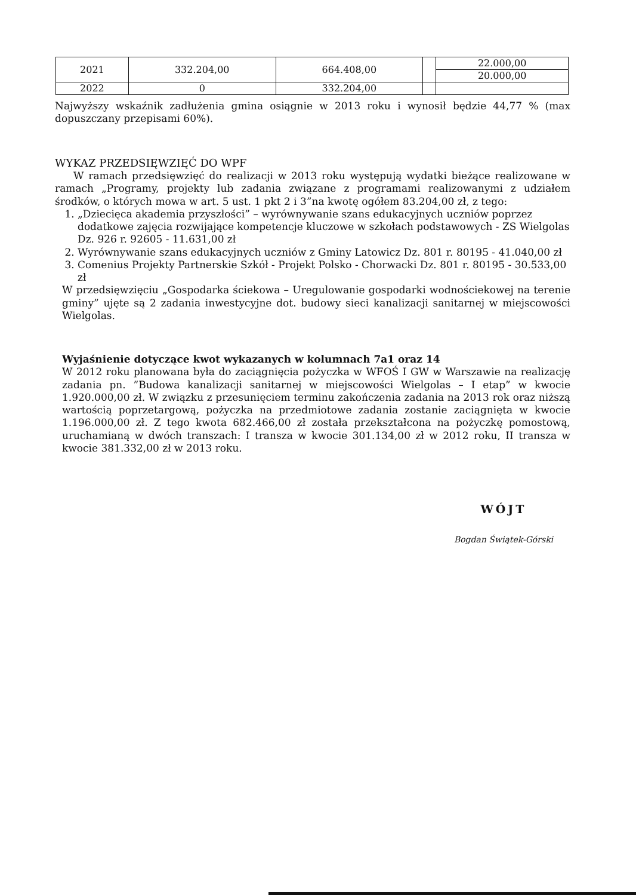| 2021 | 332.204,00 | 664.408,00 | | 22.000,00 |
| | | | | 20.000,00 |
| 2022 | 0 | 332.204,00 | | |
Najwyższy wskaźnik zadłużenia gmina osiągnie w 2013 roku i wynosił będzie 44,77 % (max dopuszczany przepisami 60%).
WYKAZ PRZEDSIĘWZIĘĆ DO WPF
W ramach przedsięwzięć do realizacji w 2013 roku występują wydatki bieżące realizowane w ramach „Programy, projekty lub zadania związane z programami realizowanymi z udziałem środków, o których mowa w art. 5 ust. 1 pkt 2 i 3”na kwotę ogółem 83.204,00 zł, z tego:
1. „Dziecięca akademia przyszłości” – wyrównywanie szans edukacyjnych uczniów poprzez dodatkowe zajęcia rozwijające kompetencje kluczowe w szkołach podstawowych - ZS Wielgolas Dz. 926 r. 92605 - 11.631,00 zł
2. Wyrównywanie szans edukacyjnych uczniów z Gminy Latowicz Dz. 801 r. 80195 - 41.040,00 zł
3. Comenius Projekty Partnerskie Szkół - Projekt Polsko - Chorwacki Dz. 801 r. 80195 - 30.533,00 zł
W przedsięwzięciu „Gospodarka ściekowa – Uregulowanie gospodarki wodnościekowej na terenie gminy” ujęte są 2 zadania inwestycyjne dot. budowy sieci kanalizacji sanitarnej w miejscowości Wielgolas.
Wyjaśnienie dotyczące kwot wykazanych w kolumnach 7a1 oraz 14
W 2012 roku planowana była do zaciągnięcia pożyczka w WFOŚ I GW w Warszawie na realizację zadania pn. ”Budowa kanalizacji sanitarnej w miejscowości Wielgolas – I etap” w kwocie 1.920.000,00 zł. W związku z przesunięciem terminu zakończenia zadania na 2013 rok oraz niższą wartością poprzetargową, pożyczka na przedmiotowe zadania zostanie zaciągnięta w kwocie 1.196.000,00 zł. Z tego kwota 682.466,00 zł została przekształcona na pożyczkę pomostową, uruchamianą w dwóch transzach: I transza w kwocie 301.134,00 zł w 2012 roku, II transza w kwocie 381.332,00 zł w 2013 roku.
WÓJT
Bogdan Świątek-Górski